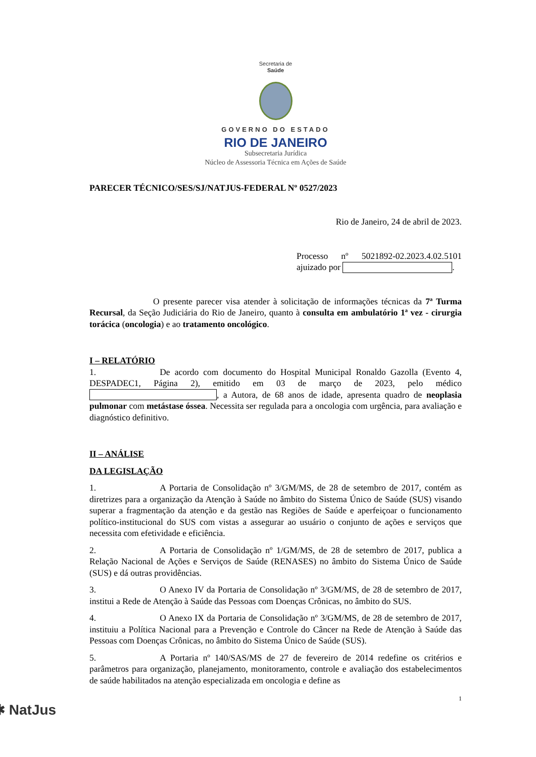Secretaria de
Saúde
GOVERNO DO ESTADO
RIO DE JANEIRO
Subsecretaria Jurídica
Núcleo de Assessoria Técnica em Ações de Saúde
PARECER TÉCNICO/SES/SJ/NATJUS-FEDERAL Nº 0527/2023
Rio de Janeiro, 24 de abril de 2023.
Processo nº 5021892-02.2023.4.02.5101 ajuizado por .
O presente parecer visa atender à solicitação de informações técnicas da 7ª Turma Recursal, da Seção Judiciária do Rio de Janeiro, quanto à consulta em ambulatório 1ª vez - cirurgia torácica (oncologia) e ao tratamento oncológico.
I – RELATÓRIO
1. De acordo com documento do Hospital Municipal Ronaldo Gazolla (Evento 4, DESPADEC1, Página 2), emitido em 03 de março de 2023, pelo médico , a Autora, de 68 anos de idade, apresenta quadro de neoplasia pulmonar com metástase óssea. Necessita ser regulada para a oncologia com urgência, para avaliação e diagnóstico definitivo.
II – ANÁLISE
DA LEGISLAÇÃO
1. A Portaria de Consolidação nº 3/GM/MS, de 28 de setembro de 2017, contém as diretrizes para a organização da Atenção à Saúde no âmbito do Sistema Único de Saúde (SUS) visando superar a fragmentação da atenção e da gestão nas Regiões de Saúde e aperfeiçoar o funcionamento político-institucional do SUS com vistas a assegurar ao usuário o conjunto de ações e serviços que necessita com efetividade e eficiência.
2. A Portaria de Consolidação nº 1/GM/MS, de 28 de setembro de 2017, publica a Relação Nacional de Ações e Serviços de Saúde (RENASES) no âmbito do Sistema Único de Saúde (SUS) e dá outras providências.
3. O Anexo IV da Portaria de Consolidação nº 3/GM/MS, de 28 de setembro de 2017, institui a Rede de Atenção à Saúde das Pessoas com Doenças Crônicas, no âmbito do SUS.
4. O Anexo IX da Portaria de Consolidação nº 3/GM/MS, de 28 de setembro de 2017, instituiu a Política Nacional para a Prevenção e Controle do Câncer na Rede de Atenção à Saúde das Pessoas com Doenças Crônicas, no âmbito do Sistema Único de Saúde (SUS).
5. A Portaria nº 140/SAS/MS de 27 de fevereiro de 2014 redefine os critérios e parâmetros para organização, planejamento, monitoramento, controle e avaliação dos estabelecimentos de saúde habilitados na atenção especializada em oncologia e define as
1
✱ NatJus